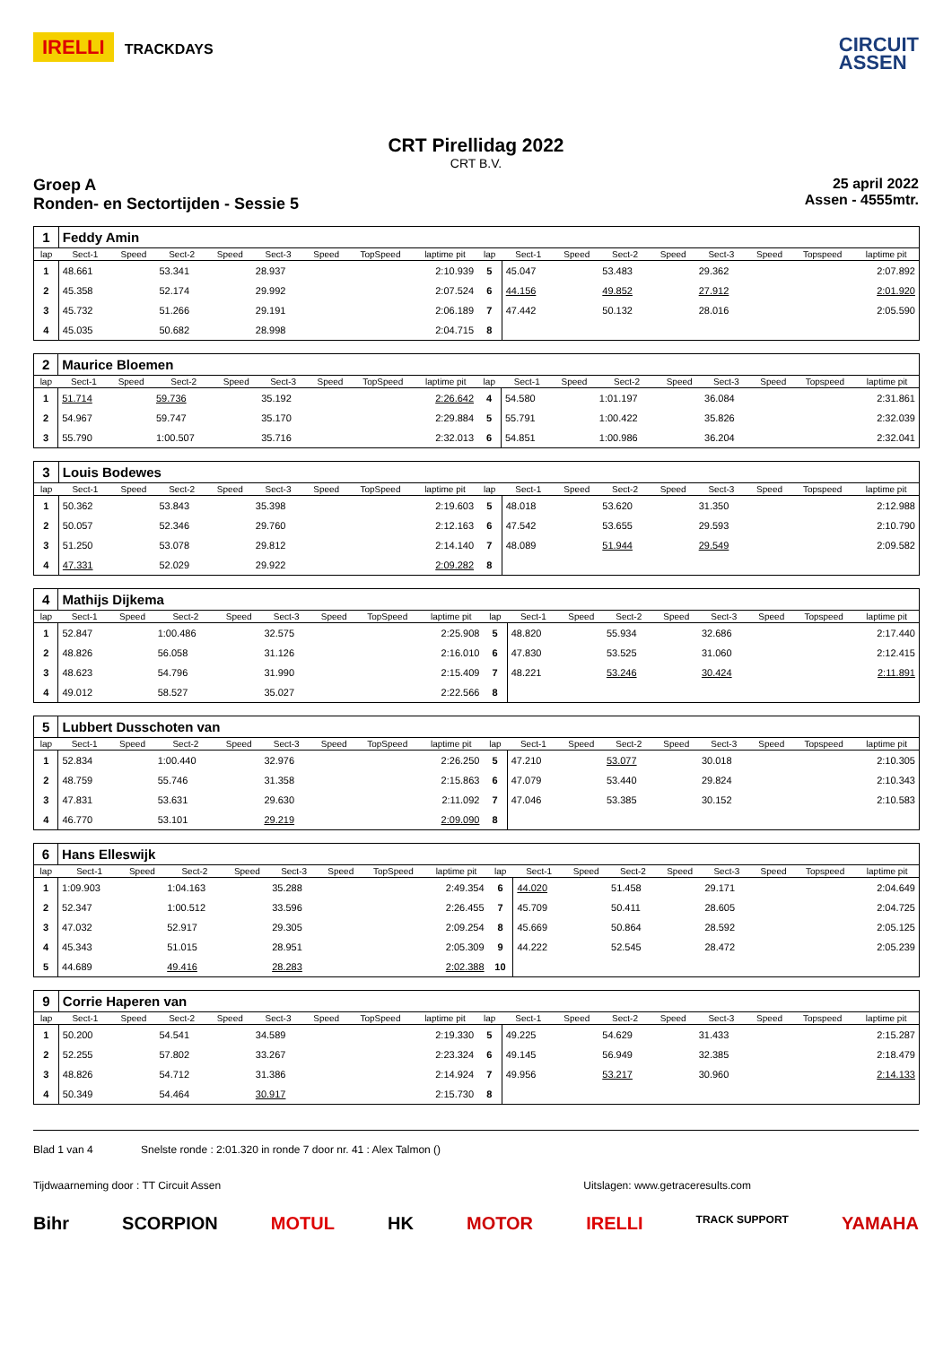IRELLI TRACKDAYS
CIRCUIT
ASSEN
CRT Pirellidag 2022
CRT B.V.
Groep A
Ronden- en Sectortijden - Sessie 5
25 april 2022
Assen - 4555mtr.
| 1 | Feddy Amin | | | | | | | | | | | | | | | | |
| lap | Sect-1 | Speed | Sect-2 | Speed | Sect-3 | Speed | TopSpeed | laptime pit | lap | Sect-1 | Speed | Sect-2 | Speed | Sect-3 | Speed | Topspeed | laptime pit |
| 1 | 48.661 | | 53.341 | | 28.937 | | | 2:10.939 | 5 | 45.047 | | 53.483 | | 29.362 | | | 2:07.892 |
| 2 | 45.358 | | 52.174 | | 29.992 | | | 2:07.524 | 6 | 44.156 | | 49.852 | | 27.912 | | | 2:01.920 |
| 3 | 45.732 | | 51.266 | | 29.191 | | | 2:06.189 | 7 | 47.442 | | 50.132 | | 28.016 | | | 2:05.590 |
| 4 | 45.035 | | 50.682 | | 28.998 | | | 2:04.715 | 8 | | | | | | | | |
| 2 | Maurice Bloemen | | | | | | | | | | | | | | | | |
| lap | Sect-1 | Speed | Sect-2 | Speed | Sect-3 | Speed | TopSpeed | laptime pit | lap | Sect-1 | Speed | Sect-2 | Speed | Sect-3 | Speed | Topspeed | laptime pit |
| 1 | 51.714 | | 59.736 | | 35.192 | | | 2:26.642 | 4 | 54.580 | | 1:01.197 | | 36.084 | | | 2:31.861 |
| 2 | 54.967 | | 59.747 | | 35.170 | | | 2:29.884 | 5 | 55.791 | | 1:00.422 | | 35.826 | | | 2:32.039 |
| 3 | 55.790 | | 1:00.507 | | 35.716 | | | 2:32.013 | 6 | 54.851 | | 1:00.986 | | 36.204 | | | 2:32.041 |
| 3 | Louis Bodewes | | | | | | | | | | | | | | | | |
| lap | Sect-1 | Speed | Sect-2 | Speed | Sect-3 | Speed | TopSpeed | laptime pit | lap | Sect-1 | Speed | Sect-2 | Speed | Sect-3 | Speed | Topspeed | laptime pit |
| 1 | 50.362 | | 53.843 | | 35.398 | | | 2:19.603 | 5 | 48.018 | | 53.620 | | 31.350 | | | 2:12.988 |
| 2 | 50.057 | | 52.346 | | 29.760 | | | 2:12.163 | 6 | 47.542 | | 53.655 | | 29.593 | | | 2:10.790 |
| 3 | 51.250 | | 53.078 | | 29.812 | | | 2:14.140 | 7 | 48.089 | | 51.944 | | 29.549 | | | 2:09.582 |
| 4 | 47.331 | | 52.029 | | 29.922 | | | 2:09.282 | 8 | | | | | | | | |
| 4 | Mathijs Dijkema | | | | | | | | | | | | | | | | |
| lap | Sect-1 | Speed | Sect-2 | Speed | Sect-3 | Speed | TopSpeed | laptime pit | lap | Sect-1 | Speed | Sect-2 | Speed | Sect-3 | Speed | Topspeed | laptime pit |
| 1 | 52.847 | | 1:00.486 | | 32.575 | | | 2:25.908 | 5 | 48.820 | | 55.934 | | 32.686 | | | 2:17.440 |
| 2 | 48.826 | | 56.058 | | 31.126 | | | 2:16.010 | 6 | 47.830 | | 53.525 | | 31.060 | | | 2:12.415 |
| 3 | 48.623 | | 54.796 | | 31.990 | | | 2:15.409 | 7 | 48.221 | | 53.246 | | 30.424 | | | 2:11.891 |
| 4 | 49.012 | | 58.527 | | 35.027 | | | 2:22.566 | 8 | | | | | | | | |
| 5 | Lubbert Dusschoten van | | | | | | | | | | | | | | | | |
| lap | Sect-1 | Speed | Sect-2 | Speed | Sect-3 | Speed | TopSpeed | laptime pit | lap | Sect-1 | Speed | Sect-2 | Speed | Sect-3 | Speed | Topspeed | laptime pit |
| 1 | 52.834 | | 1:00.440 | | 32.976 | | | 2:26.250 | 5 | 47.210 | | 53.077 | | 30.018 | | | 2:10.305 |
| 2 | 48.759 | | 55.746 | | 31.358 | | | 2:15.863 | 6 | 47.079 | | 53.440 | | 29.824 | | | 2:10.343 |
| 3 | 47.831 | | 53.631 | | 29.630 | | | 2:11.092 | 7 | 47.046 | | 53.385 | | 30.152 | | | 2:10.583 |
| 4 | 46.770 | | 53.101 | | 29.219 | | | 2:09.090 | 8 | | | | | | | | |
| 6 | Hans Elleswijk | | | | | | | | | | | | | | | | |
| lap | Sect-1 | Speed | Sect-2 | Speed | Sect-3 | Speed | TopSpeed | laptime pit | lap | Sect-1 | Speed | Sect-2 | Speed | Sect-3 | Speed | Topspeed | laptime pit |
| 1 | 1:09.903 | | 1:04.163 | | 35.288 | | | 2:49.354 | 6 | 44.020 | | 51.458 | | 29.171 | | | 2:04.649 |
| 2 | 52.347 | | 1:00.512 | | 33.596 | | | 2:26.455 | 7 | 45.709 | | 50.411 | | 28.605 | | | 2:04.725 |
| 3 | 47.032 | | 52.917 | | 29.305 | | | 2:09.254 | 8 | 45.669 | | 50.864 | | 28.592 | | | 2:05.125 |
| 4 | 45.343 | | 51.015 | | 28.951 | | | 2:05.309 | 9 | 44.222 | | 52.545 | | 28.472 | | | 2:05.239 |
| 5 | 44.689 | | 49.416 | | 28.283 | | | 2:02.388 | 10 | | | | | | | | |
| 9 | Corrie Haperen van | | | | | | | | | | | | | | | | |
| lap | Sect-1 | Speed | Sect-2 | Speed | Sect-3 | Speed | TopSpeed | laptime pit | lap | Sect-1 | Speed | Sect-2 | Speed | Sect-3 | Speed | Topspeed | laptime pit |
| 1 | 50.200 | | 54.541 | | 34.589 | | | 2:19.330 | 5 | 49.225 | | 54.629 | | 31.433 | | | 2:15.287 |
| 2 | 52.255 | | 57.802 | | 33.267 | | | 2:23.324 | 6 | 49.145 | | 56.949 | | 32.385 | | | 2:18.479 |
| 3 | 48.826 | | 54.712 | | 31.386 | | | 2:14.924 | 7 | 49.956 | | 53.217 | | 30.960 | | | 2:14.133 |
| 4 | 50.349 | | 54.464 | | 30.917 | | | 2:15.730 | 8 | | | | | | | | |
Blad 1 van 4 Snelste ronde : 2:01.320 in ronde 7 door nr. 41 : Alex Talmon ()
Tijdwaarneming door : TT Circuit Assen Uitslagen: www.getraceresults.com
Bihr SCORPION MOTUL HK MOTOR IRELLI TRACK SUPPORT YAMAHA